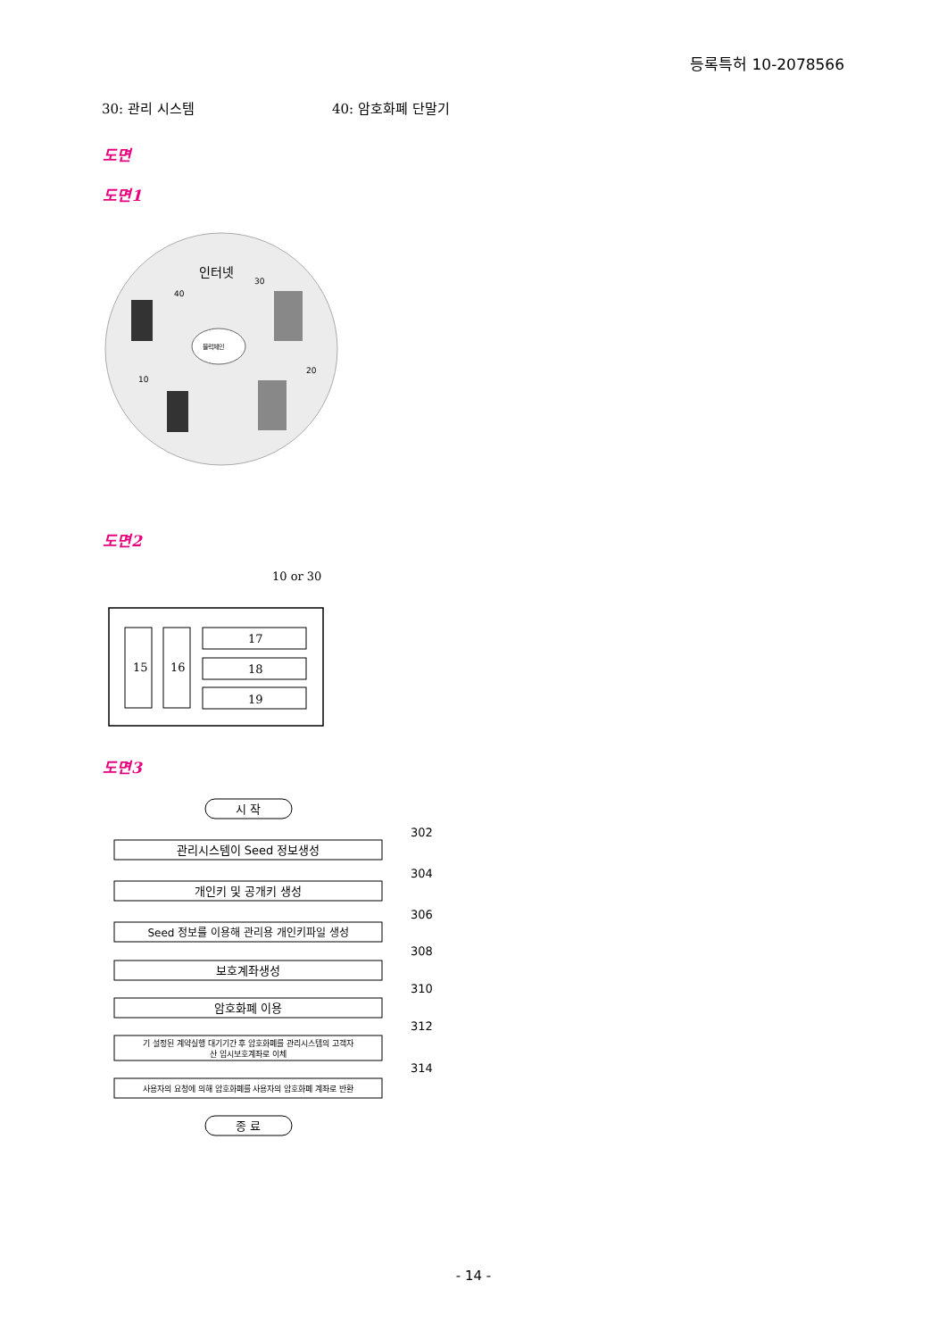등록특허 10-2078566
30: 관리 시스템 40: 암호화폐 단말기
도면
도면1
인터넷
30
40
10
20
블럭체인
도면2
10 or 30
15
16
17
18
19
도면3
시 작
관리시스템이 Seed 정보생성
개인키 및 공개키 생성
Seed 정보를 이용해 관리용 개인키파일 생성
보호계좌생성
암호화폐 이용
기 설정된 계약실행 대기기간 후 암호화폐를 관리시스템의 고객자
산 임시보호계좌로 이체
사용자의 요청에 의해 암호화폐를 사용자의 암호화폐 계좌로 반환
종 료
302
304
306
308
310
312
314
- 14 -